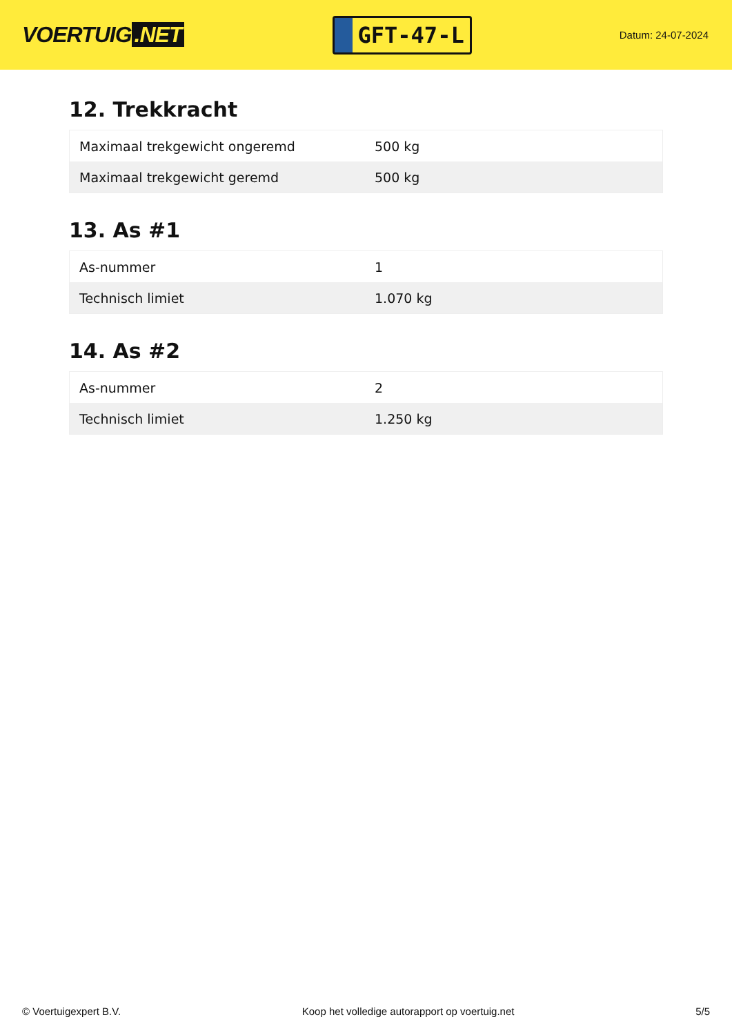VOERTUIG.NET
GFT-47-L
Datum: 24-07-2024
12. Trekkracht
| Maximaal trekgewicht ongeremd | 500 kg |
| Maximaal trekgewicht geremd | 500 kg |
13. As #1
| As-nummer | 1 |
| Technisch limiet | 1.070 kg |
14. As #2
| As-nummer | 2 |
| Technisch limiet | 1.250 kg |
© Voertuigexpert B.V. Koop het volledige autorapport op voertuig.net 5/5